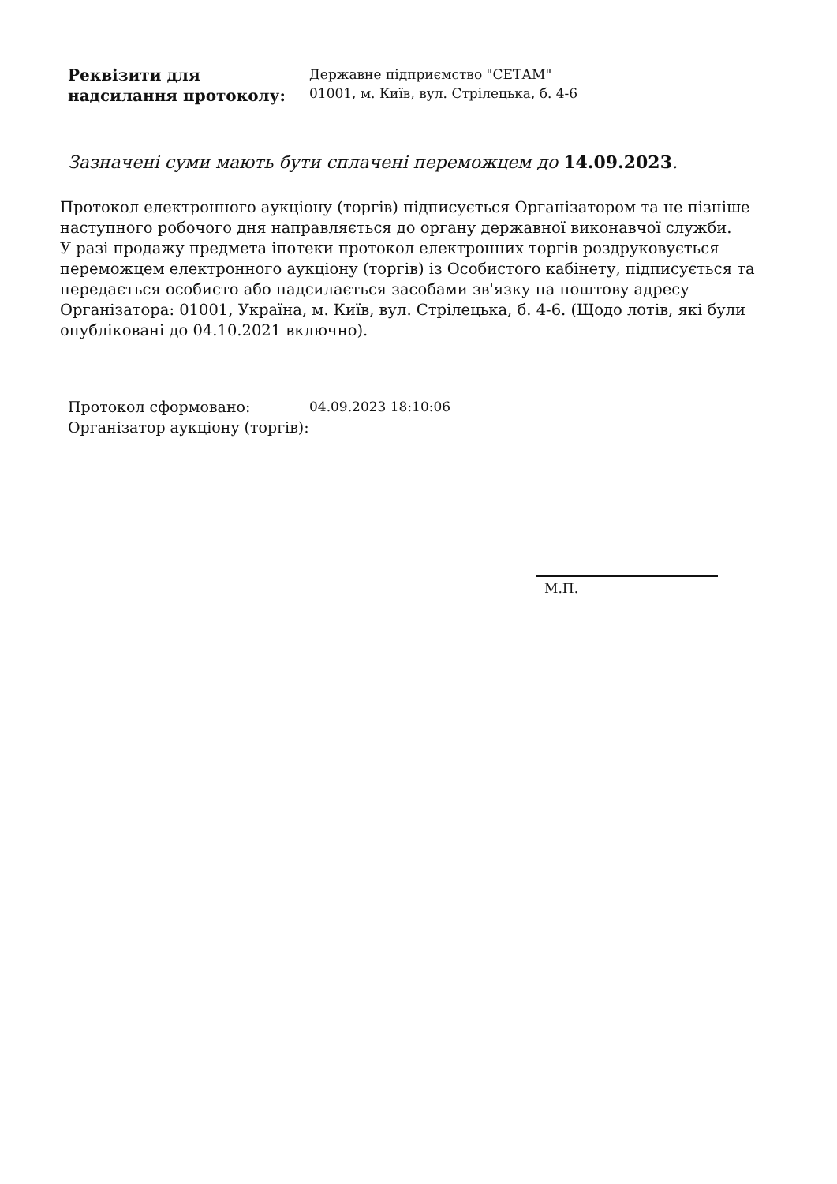Реквізити для
надсилання протоколу:
Державне підприємство "СЕТАМ"
01001, м. Київ, вул. Стрілецька, б. 4-6
Зазначені суми мають бути сплачені переможцем до 14.09.2023.
Протокол електронного аукціону (торгів) підписується Організатором та не пізніше наступного робочого дня направляється до органу державної виконавчої служби.
У разі продажу предмета іпотеки протокол електронних торгів роздруковується переможцем електронного аукціону (торгів) із Особистого кабінету, підписується та передається особисто або надсилається засобами зв'язку на поштову адресу Організатора: 01001, Україна, м. Київ, вул. Стрілецька, б. 4-6. (Щодо лотів, які були опубліковані до 04.10.2021 включно).
Протокол сформовано:
Організатор аукціону (торгів):
04.09.2023 18:10:06
М.П.